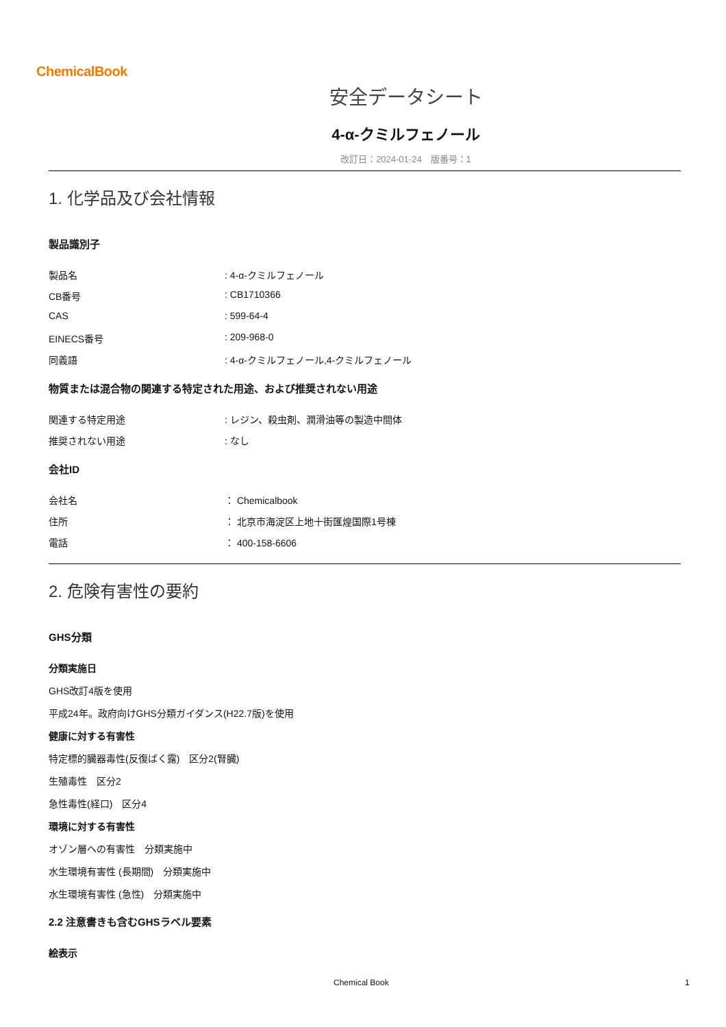ChemicalBook
安全データシート
4-α-クミルフェノール
改訂日：2024-01-24　版番号：1
1. 化学品及び会社情報
製品識別子
製品名 : 4-α-クミルフェノール
CB番号 : CB1710366
CAS : 599-64-4
EINECS番号 : 209-968-0
同義語 : 4-α-クミルフェノール,4-クミルフェノール
物質または混合物の関連する特定された用途、および推奨されない用途
関連する特定用途 : レジン、殺虫剤、潤滑油等の製造中間体
推奨されない用途 : なし
会社ID
会社名 ： Chemicalbook
住所 ： 北京市海淀区上地十街匯煌国際1号棟
電話 ： 400-158-6606
2. 危険有害性の要約
GHS分類
分類実施日
GHS改訂4版を使用
平成24年。政府向けGHS分類ガイダンス(H22.7版)を使用
健康に対する有害性
特定標的臓器毒性(反復ばく露)　区分2(腎臓)
生殖毒性　区分2
急性毒性(経口)　区分4
環境に対する有害性
オゾン層への有害性　分類実施中
水生環境有害性 (長期間)　分類実施中
水生環境有害性 (急性)　分類実施中
2.2 注意書きも含むGHSラベル要素
絵表示
Chemical Book 1